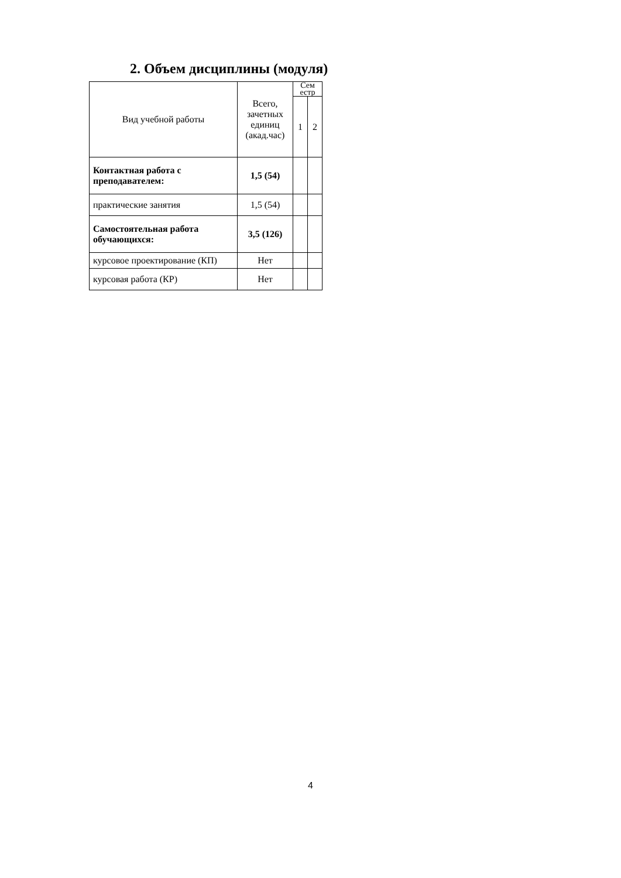2. Объем дисциплины (модуля)
| Вид учебной работы | Всего, зачетных единиц (акад.час) | Сем естр | |
| --- | --- | --- | --- |
| | | 1 | 2 |
| Контактная работа с преподавателем: | 1,5 (54) | | |
| практические занятия | 1,5 (54) | | |
| Самостоятельная работа обучающихся: | 3,5 (126) | | |
| курсовое проектирование (КП) | Нет | | |
| курсовая работа (КР) | Нет | | |
4